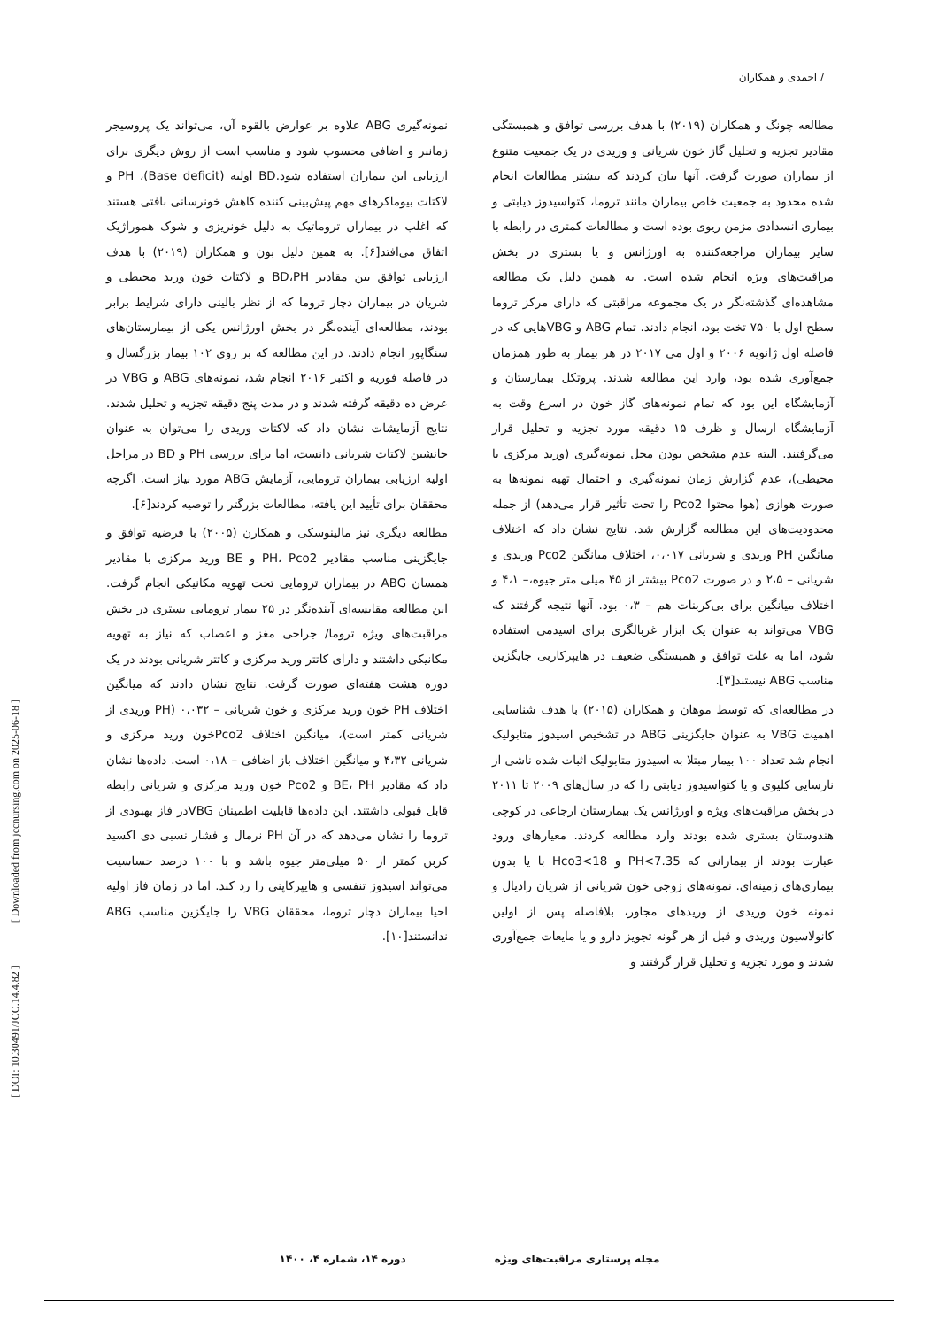/ احمدی و همکاران
[ DOI: 10.30491/JCC.14.4.82 ] [ Downloaded from jccnursing.com on 2025-06-18 ]
نمونه‌گیری ABG علاوه بر عوارض بالقوه آن، می‌تواند یک پروسیجر زمانبر و اضافی محسوب شود و مناسب است از روش دیگری برای ارزیابی این بیماران استفاده شود.BD اولیه (Base deficit)، PH و لاکتات بیوماکرهای مهم پیش‌بینی کننده کاهش خونرسانی بافتی هستند که اغلب در بیماران تروماتیک به دلیل خونریزی و شوک هموراژیک اتفاق می‌افتد[۶]. به همین دلیل بون و همکاران (۲۰۱۹) با هدف ارزیابی توافق بین مقادیر BD،PH و لاکتات خون ورید محیطی و شریان در بیماران دچار تروما که از نظر بالینی دارای شرایط برابر بودند، مطالعه‌ای آینده‌نگر در بخش اورژانس یکی از بیمارستان‌های سنگاپور انجام دادند. در این مطالعه که بر روی ۱۰۲ بیمار بزرگسال و در فاصله فوریه و اکتبر ۲۰۱۶ انجام شد، نمونه‌های ABG و VBG در عرض ده دقیقه گرفته شدند و در مدت پنج دقیقه تجزیه و تحلیل شدند. نتایج آزمایشات نشان داد که لاکتات وریدی را می‌توان به عنوان جانشین لاکتات شریانی دانست، اما برای بررسی PH و BD در مراحل اولیه ارزیابی بیماران ترومایی، آزمایش ABG مورد نیاز است. اگرچه محققان برای تأیید این یافته، مطالعات بزرگتر را توصیه کردند[۶].
مطالعه دیگری نیز مالینوسکی و همکارن (۲۰۰۵) با فرضیه توافق و جایگزینی مناسب مقادیر PH، Pco2 و BE ورید مرکزی با مقادیر همسان ABG در بیماران ترومایی تحت تهویه مکانیکی انجام گرفت. این مطالعه مقایسه‌ای آینده‌نگر در ۲۵ بیمار ترومایی بستری در بخش مراقبت‌های ویژه تروما/ جراحی مغز و اعصاب که نیاز به تهویه مکانیکی داشتند و دارای کاتتر ورید مرکزی و کاتتر شریانی بودند در یک دوره هشت هفته‌ای صورت گرفت. نتایج نشان دادند که میانگین اختلاف PH خون ورید مرکزی و خون شریانی – ۰،۰۳۲ (PH وریدی از شریانی کمتر است)، میانگین اختلاف Pco2خون ورید مرکزی و شریانی ۴،۳۲ و میانگین اختلاف باز اضافی – ۰،۱۸ است. داده‌ها نشان داد که مقادیر BE، PH و Pco2 خون ورید مرکزی و شریانی رابطه قابل قبولی داشتند. این داده‌ها قابلیت اطمینان VBGدر فاز بهبودی از تروما را نشان می‌دهد که در آن PH نرمال و فشار نسبی دی اکسید کربن کمتر از ۵۰ میلی‌متر جیوه باشد و با ۱۰۰ درصد حساسیت می‌تواند اسیدوز تنفسی و هایپرکاپنی را رد کند. اما در زمان فاز اولیه احیا بیماران دچار تروما، محققان VBG را جایگزین مناسب ABG ندانستند[۱۰].
مطالعه چونگ و همکاران (۲۰۱۹) با هدف بررسی توافق و همبستگی مقادیر تجزیه و تحلیل گاز خون شریانی و وریدی در یک جمعیت متنوع از بیماران صورت گرفت. آنها بیان کردند که بیشتر مطالعات انجام شده محدود به جمعیت خاص بیماران مانند تروما، کتواسیدوز دیابتی و بیماری انسدادی مزمن ریوی بوده است و مطالعات کمتری در رابطه با سایر بیماران مراجعه‌کننده به اورژانس و یا بستری در بخش مراقبت‌های ویژه انجام شده است. به همین دلیل یک مطالعه مشاهده‌ای گذشته‌نگر در یک مجموعه مراقبتی که دارای مرکز تروما سطح اول با ۷۵۰ تخت بود، انجام دادند. تمام ABG و VBGهایی که در فاصله اول ژانویه ۲۰۰۶ و اول می ۲۰۱۷ در هر بیمار به طور همزمان جمع‌آوری شده بود، وارد این مطالعه شدند. پروتکل بیمارستان و آزمایشگاه این بود که تمام نمونه‌های گاز خون در اسرع وقت به آزمایشگاه ارسال و ظرف ۱۵ دقیقه مورد تجزیه و تحلیل قرار می‌گرفتند. البته عدم مشخص بودن محل نمونه‌گیری (ورید مرکزی یا محیطی)، عدم گزارش زمان نمونه‌گیری و احتمال تهیه نمونه‌ها به صورت هوازی (هوا محتوا Pco2 را تحت تأثیر قرار می‌دهد) از جمله محدودیت‌های این مطالعه گزارش شد. نتایج نشان داد که اختلاف میانگین PH وریدی و شریانی ۰،۰۱۷، اختلاف میانگین Pco2 وریدی و شریانی – ۲،۵ و در صورت Pco2 بیشتر از ۴۵ میلی متر جیوه،– ۴،۱ و اختلاف میانگین برای بی‌کربنات هم – ۰،۳ بود. آنها نتیجه گرفتند که VBG می‌تواند به عنوان یک ابزار غربالگری برای اسیدمی استفاده شود، اما به علت توافق و همبستگی ضعیف در هایپرکاربی جایگزین مناسب ABG نیستند[۳].
در مطالعه‌ای که توسط موهان و همکاران (۲۰۱۵) با هدف شناسایی اهمیت VBG به عنوان جایگزینی ABG در تشخیص اسیدوز متابولیک انجام شد تعداد ۱۰۰ بیمار مبتلا به اسیدوز متابولیک اثبات شده ناشی از نارسایی کلیوی و یا کتواسیدوز دیابتی را که در سال‌های ۲۰۰۹ تا ۲۰۱۱ در بخش مراقبت‌های ویژه و اورژانس یک بیمارستان ارجاعی در کوچی هندوستان بستری شده بودند وارد مطالعه کردند. معیارهای ورود عبارت بودند از بیمارانی که PH<7.35 و Hco3<18 با یا بدون بیماری‌های زمینه‌ای. نمونه‌های زوجی خون شریانی از شریان رادیال و نمونه خون وریدی از وریدهای مجاور، بلافاصله پس از اولین کانولاسیون وریدی و قبل از هر گونه تجویز دارو و یا مایعات جمع‌آوری شدند و مورد تجزیه و تحلیل قرار گرفتند و
مجله پرستاری مراقبت‌های ویژه دوره ۱۴، شماره ۴، ۱۴۰۰